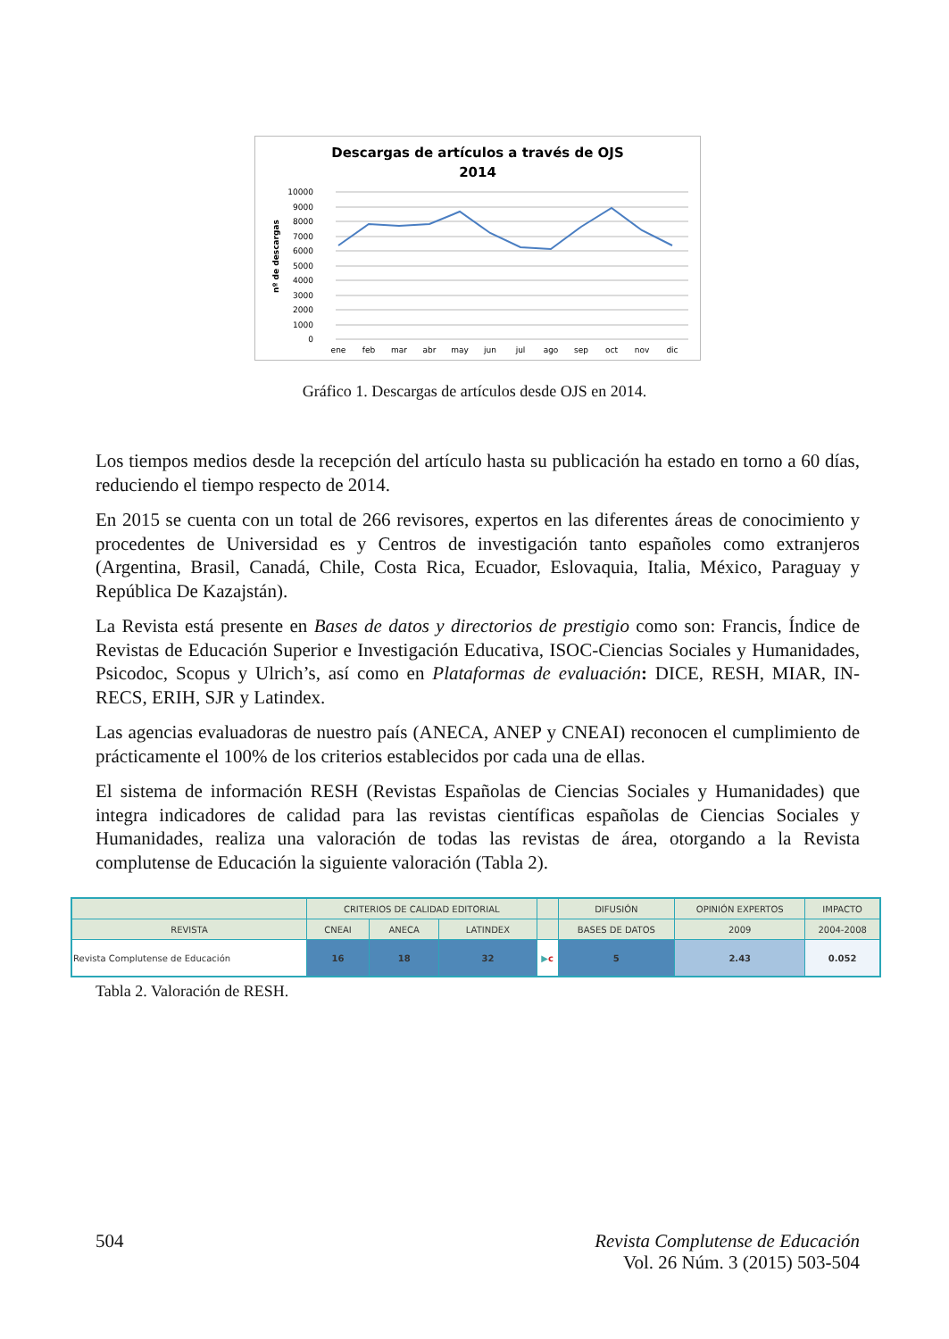Descargas de artículos a través de OJS
2014
10000
9000
8000
7000
6000
5000
4000
3000
2000
1000
0
nº de descargas
ene
feb
mar
abr
may
jun
jul
ago
sep
oct
nov
dic
Gráfico 1. Descargas de artículos desde OJS en 2014.
Los tiempos medios desde la recepción del artículo hasta su publicación ha estado en torno a 60 días, reduciendo el tiempo respecto de 2014.
En 2015 se cuenta con un total de 266 revisores, expertos en las diferentes áreas de conocimiento y procedentes de Universidad es y Centros de investigación tanto españoles como extranjeros (Argentina, Brasil, Canadá, Chile, Costa Rica, Ecuador, Eslovaquia, Italia, México, Paraguay y República De Kazajstán).
La Revista está presente en Bases de datos y directorios de prestigio como son: Francis, Índice de Revistas de Educación Superior e Investigación Educativa, ISOC-Ciencias Sociales y Humanidades, Psicodoc, Scopus y Ulrich’s, así como en Plataformas de evaluación: DICE, RESH, MIAR, IN-RECS, ERIH, SJR y Latindex.
Las agencias evaluadoras de nuestro país (ANECA, ANEP y CNEAI) reconocen el cumplimiento de prácticamente el 100% de los criterios establecidos por cada una de ellas.
El sistema de información RESH (Revistas Españolas de Ciencias Sociales y Humanidades) que integra indicadores de calidad para las revistas científicas españolas de Ciencias Sociales y Humanidades, realiza una valoración de todas las revistas de área, otorgando a la Revista complutense de Educación la siguiente valoración (Tabla 2).
| | CRITERIOS DE CALIDAD EDITORIAL | | | | DIFUSIÓN | OPINIÓN EXPERTOS | IMPACTO |
| --- | --- | --- | --- | --- | --- | --- | --- |
| REVISTA | CNEAI | ANECA | LATINDEX | | BASES DE DATOS | 2009 | 2004-2008 |
| Revista Complutense de Educación | 16 | 18 | 32 | ▶ c | 5 | 2.43 | 0.052 |
Tabla 2. Valoración de RESH.
504 Revista Complutense de Educación
Vol. 26 Núm. 3 (2015) 503-504